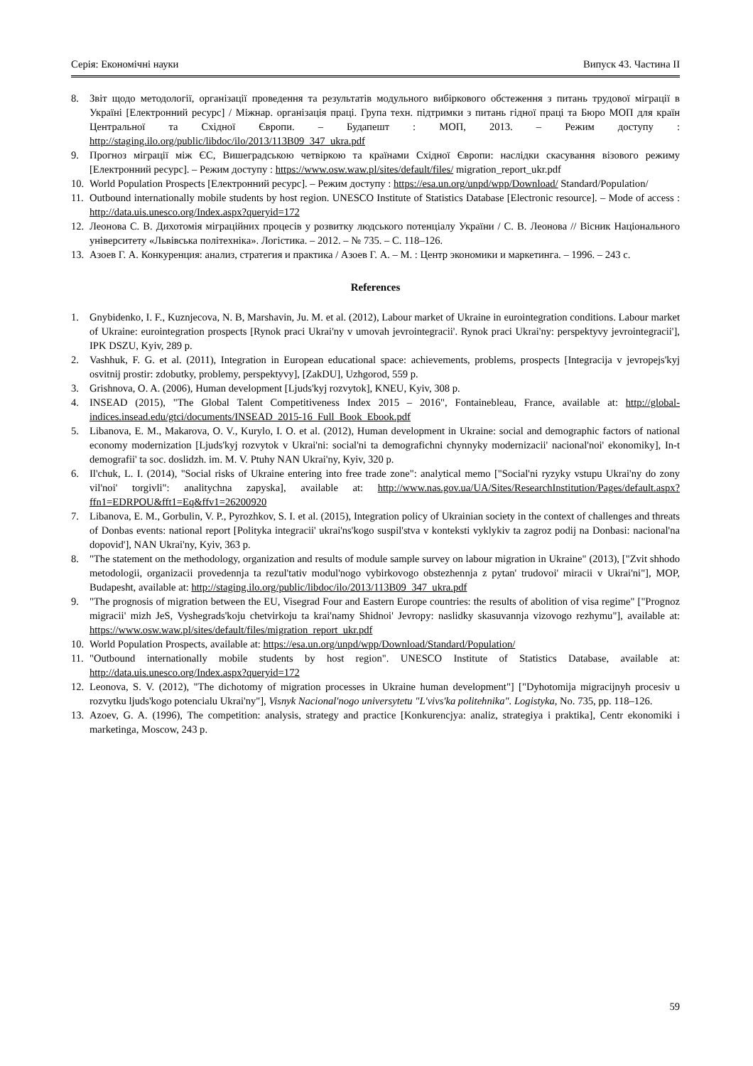Серія: Економічні науки Випуск 43. Частина ІІ
8. Звіт щодо методології, організації проведення та результатів модульного вибіркового обстеження з питань трудової міграції в Україні [Електронний ресурс] / Міжнар. організація праці. Група техн. підтримки з питань гідної праці та Бюро МОП для країн Центральної та Східної Європи. – Будапешт : МОП, 2013. – Режим доступу : http://staging.ilo.org/public/libdoc/ilo/2013/113B09_347_ukra.pdf
9. Прогноз міграції між ЄС, Вишеградською четвіркою та країнами Східної Європи: наслідки скасування візового режиму [Електронний ресурс]. – Режим доступу : https://www.osw.waw.pl/sites/default/files/ migration_report_ukr.pdf
10. World Population Prospects [Електронний ресурс]. – Режим доступу : https://esa.un.org/unpd/wpp/Download/ Standard/Population/
11. Outbound internationally mobile students by host region. UNESCO Institute of Statistics Database [Electronic resource]. – Mode of access : http://data.uis.unesco.org/Index.aspx?queryid=172
12. Леонова С. В. Дихотомія міграційних процесів у розвитку людського потенціалу України / С. В. Леонова // Вісник Національного університету «Львівська політехніка». Логістика. – 2012. – № 735. – С. 118–126.
13. Азоев Г. А. Конкуренция: анализ, стратегия и практика / Азоев Г. А. – М. : Центр экономики и маркетинга. – 1996. – 243 с.
References
1. Gnybidenko, I. F., Kuznjecova, N. B, Marshavin, Ju. M. et al. (2012), Labour market of Ukraine in eurointegration conditions. Labour market of Ukraine: eurointegration prospects [Rynok praci Ukrai'ny v umovah jevrointegracii'. Rynok praci Ukrai'ny: perspektyvy jevrointegracii'], IPK DSZU, Kyiv, 289 p.
2. Vashhuk, F. G. et al. (2011), Integration in European educational space: achievements, problems, prospects [Integracija v jevropejs'kyj osvitnij prostir: zdobutky, problemy, perspektyvy], [ZakDU], Uzhgorod, 559 p.
3. Grishnova, O. A. (2006), Human development [Ljuds'kyj rozvytok], KNEU, Kyiv, 308 p.
4. INSEAD (2015), "The Global Talent Competitiveness Index 2015 – 2016", Fontainebleau, France, available at: http://global-indices.insead.edu/gtci/documents/INSEAD_2015-16_Full_Book_Ebook.pdf
5. Libanova, E. M., Makarova, O. V., Kurylo, I. O. et al. (2012), Human development in Ukraine: social and demographic factors of national economy modernization [Ljuds'kyj rozvytok v Ukrai'ni: social'ni ta demografichni chynnyky modernizacii' nacional'noi' ekonomiky], In-t demografii' ta soc. doslidzh. im. M. V. Ptuhy NAN Ukrai'ny, Kyiv, 320 p.
6. Il'chuk, L. I. (2014), "Social risks of Ukraine entering into free trade zone": analytical memo ["Social'ni ryzyky vstupu Ukrai'ny do zony vil'noi' torgivli": analitychna zapyska], available at: http://www.nas.gov.ua/UA/Sites/ResearchInstitution/Pages/default.aspx?ffn1=EDRPOU&fft1=Eq&ffv1=26200920
7. Libanova, E. M., Gorbulin, V. P., Pyrozhkov, S. I. et al. (2015), Integration policy of Ukrainian society in the context of challenges and threats of Donbas events: national report [Polityka integracii' ukrai'ns'kogo suspil'stva v konteksti vyklykiv ta zagroz podij na Donbasi: nacional'na dopovid'], NAN Ukrai'ny, Kyiv, 363 p.
8. "The statement on the methodology, organization and results of module sample survey on labour migration in Ukraine" (2013), ["Zvit shhodo metodologii, organizacii provedennja ta rezul'tativ modul'nogo vybirkovogo obstezhennja z pytan' trudovoi' miracii v Ukrai'ni"], MOP, Budapesht, available at: http://staging.ilo.org/public/libdoc/ilo/2013/113B09_347_ukra.pdf
9. "The prognosis of migration between the EU, Visegrad Four and Eastern Europe countries: the results of abolition of visa regime" ["Prognoz migracii' mizh JeS, Vyshegrads'koju chetvirkoju ta krai'namy Shidnoi' Jevropy: naslidky skasuvannja vizovogo rezhymu"], available at: https://www.osw.waw.pl/sites/default/files/migration_report_ukr.pdf
10. World Population Prospects, available at: https://esa.un.org/unpd/wpp/Download/Standard/Population/
11. "Outbound internationally mobile students by host region". UNESCO Institute of Statistics Database, available at: http://data.uis.unesco.org/Index.aspx?queryid=172
12. Leonova, S. V. (2012), "The dichotomy of migration processes in Ukraine human development"] ["Dyhotomija migracijnyh procesiv u rozvytku ljuds'kogo potencialu Ukrai'ny"], Visnyk Nacional'nogo universytetu "L'vivs'ka politehnika". Logistyka, No. 735, pp. 118–126.
13. Azoev, G. A. (1996), The competition: analysis, strategy and practice [Konkurencjya: analiz, strategiya i praktika], Centr ekonomiki i marketinga, Moscow, 243 p.
59